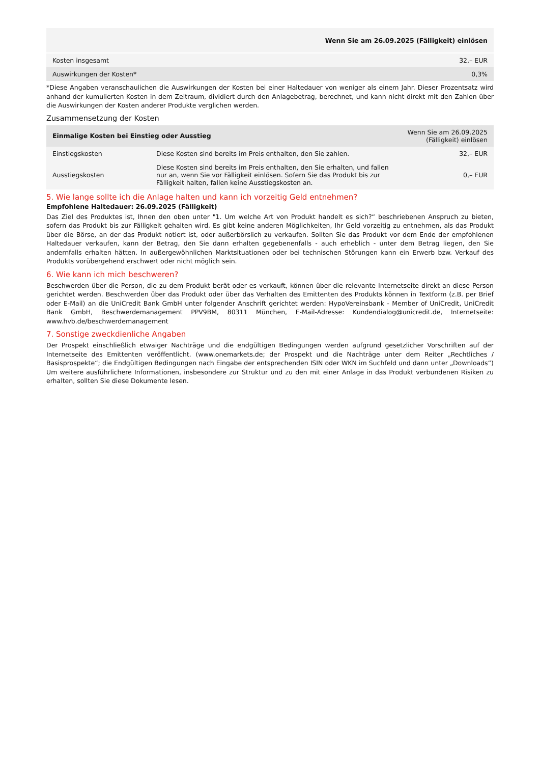| | Wenn Sie am 26.09.2025 (Fälligkeit) einlösen |
| --- | --- |
| Kosten insgesamt | 32,– EUR |
| Auswirkungen der Kosten* | 0,3% |
*Diese Angaben veranschaulichen die Auswirkungen der Kosten bei einer Haltedauer von weniger als einem Jahr. Dieser Prozentsatz wird anhand der kumulierten Kosten in dem Zeitraum, dividiert durch den Anlagebetrag, berechnet, und kann nicht direkt mit den Zahlen über die Auswirkungen der Kosten anderer Produkte verglichen werden.
Zusammensetzung der Kosten
| Einmalige Kosten bei Einstieg oder Ausstieg | | Wenn Sie am 26.09.2025 (Fälligkeit) einlösen |
| --- | --- | --- |
| Einstiegskosten | Diese Kosten sind bereits im Preis enthalten, den Sie zahlen. | 32,– EUR |
| Ausstiegskosten | Diese Kosten sind bereits im Preis enthalten, den Sie erhalten, und fallen nur an, wenn Sie vor Fälligkeit einlösen. Sofern Sie das Produkt bis zur Fälligkeit halten, fallen keine Ausstiegskosten an. | 0,– EUR |
5. Wie lange sollte ich die Anlage halten und kann ich vorzeitig Geld entnehmen?
Empfohlene Haltedauer: 26.09.2025 (Fälligkeit)
Das Ziel des Produktes ist, Ihnen den oben unter "1. Um welche Art von Produkt handelt es sich?“ beschriebenen Anspruch zu bieten, sofern das Produkt bis zur Fälligkeit gehalten wird. Es gibt keine anderen Möglichkeiten, Ihr Geld vorzeitig zu entnehmen, als das Produkt über die Börse, an der das Produkt notiert ist, oder außerbörslich zu verkaufen. Sollten Sie das Produkt vor dem Ende der empfohlenen Haltedauer verkaufen, kann der Betrag, den Sie dann erhalten gegebenenfalls - auch erheblich - unter dem Betrag liegen, den Sie andernfalls erhalten hätten. In außergewöhnlichen Marktsituationen oder bei technischen Störungen kann ein Erwerb bzw. Verkauf des Produkts vorübergehend erschwert oder nicht möglich sein.
6. Wie kann ich mich beschweren?
Beschwerden über die Person, die zu dem Produkt berät oder es verkauft, können über die relevante Internetseite direkt an diese Person gerichtet werden. Beschwerden über das Produkt oder über das Verhalten des Emittenten des Produkts können in Textform (z.B. per Brief oder E-Mail) an die UniCredit Bank GmbH unter folgender Anschrift gerichtet werden: HypoVereinsbank - Member of UniCredit, UniCredit Bank GmbH, Beschwerdemanagement PPV9BM, 80311 München, E-Mail-Adresse: Kundendialog@unicredit.de, Internetseite: www.hvb.de/beschwerdemanagement
7. Sonstige zweckdienliche Angaben
Der Prospekt einschließlich etwaiger Nachträge und die endgültigen Bedingungen werden aufgrund gesetzlicher Vorschriften auf der Internetseite des Emittenten veröffentlicht. (www.onemarkets.de; der Prospekt und die Nachträge unter dem Reiter „Rechtliches / Basisprospekte“; die Endgültigen Bedingungen nach Eingabe der entsprechenden ISIN oder WKN im Suchfeld und dann unter „Downloads“) Um weitere ausführlichere Informationen, insbesondere zur Struktur und zu den mit einer Anlage in das Produkt verbundenen Risiken zu erhalten, sollten Sie diese Dokumente lesen.